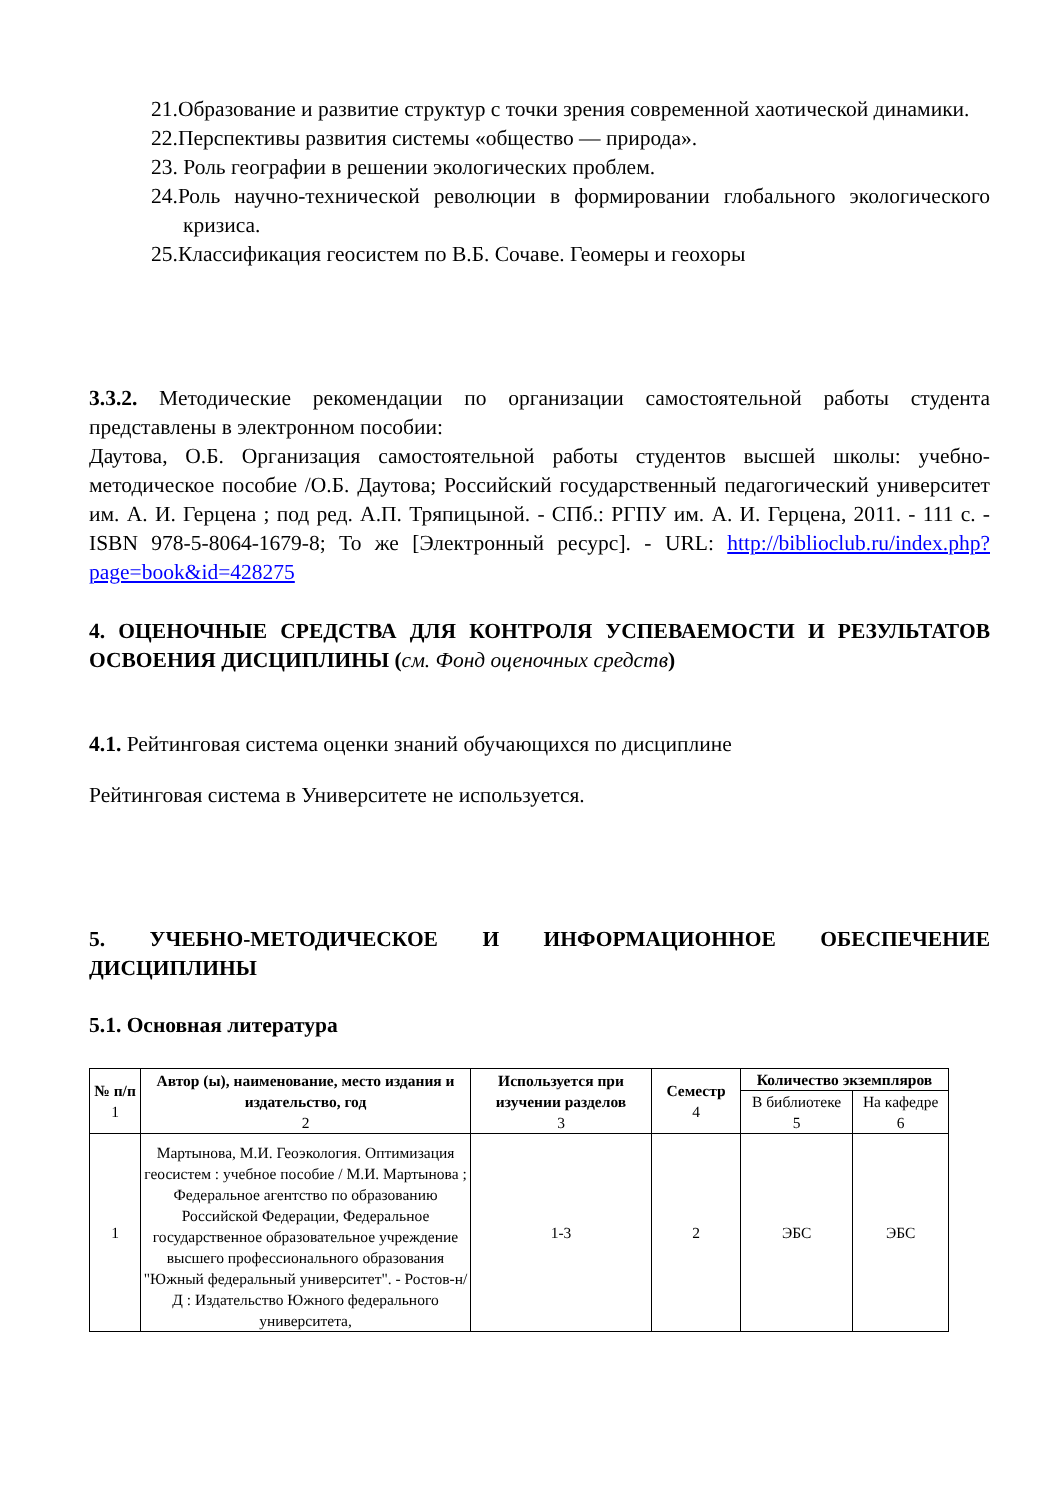21.Образование и развитие структур с точки зрения современной хаотической динамики.
22.Перспективы развития системы «общество — природа».
23. Роль географии в решении экологических проблем.
24.Роль научно-технической революции в формировании глобального экологического кризиса.
25.Классификация геосистем по В.Б. Сочаве. Геомеры и геохоры
3.3.2. Методические рекомендации по организации самостоятельной работы студента представлены в электронном пособии:
Даутова, О.Б. Организация самостоятельной работы студентов высшей школы: учебно-методическое пособие /О.Б. Даутова; Российский государственный педагогический университет им. А. И. Герцена ; под ред. А.П. Тряпицыной. - СПб.: РГПУ им. А. И. Герцена, 2011. - 111 с. - ISBN 978-5-8064-1679-8; То же [Электронный ресурс]. - URL: http://biblioclub.ru/index.php?page=book&id=428275
4. ОЦЕНОЧНЫЕ СРЕДСТВА ДЛЯ КОНТРОЛЯ УСПЕВАЕМОСТИ И РЕЗУЛЬТАТОВ ОСВОЕНИЯ ДИСЦИПЛИНЫ (см. Фонд оценочных средств)
4.1. Рейтинговая система оценки знаний обучающихся по дисциплине
Рейтинговая система в Университете не используется.
5. УЧЕБНО-МЕТОДИЧЕСКОЕ И ИНФОРМАЦИОННОЕ ОБЕСПЕЧЕНИЕ ДИСЦИПЛИНЫ
5.1. Основная литература
| № п/п 1 | Автор (ы), наименование, место издания и издательство, год 2 | Используется при изучении разделов 3 | Семестр 4 | Количество экземпляров | |
| --- | --- | --- | --- | --- | --- |
| | | | | В библиотеке 5 | На кафедре 6 |
| 1 | Мартынова, М.И. Геоэкология. Оптимизация геосистем : учебное пособие / М.И. Мартынова ; Федеральное агентство по образованию Российской Федерации, Федеральное государственное образовательное учреждение высшего профессионального образования "Южный федеральный университет". - Ростов-н/Д : Издательство Южного федерального университета, | 1-3 | 2 | ЭБС | ЭБС |